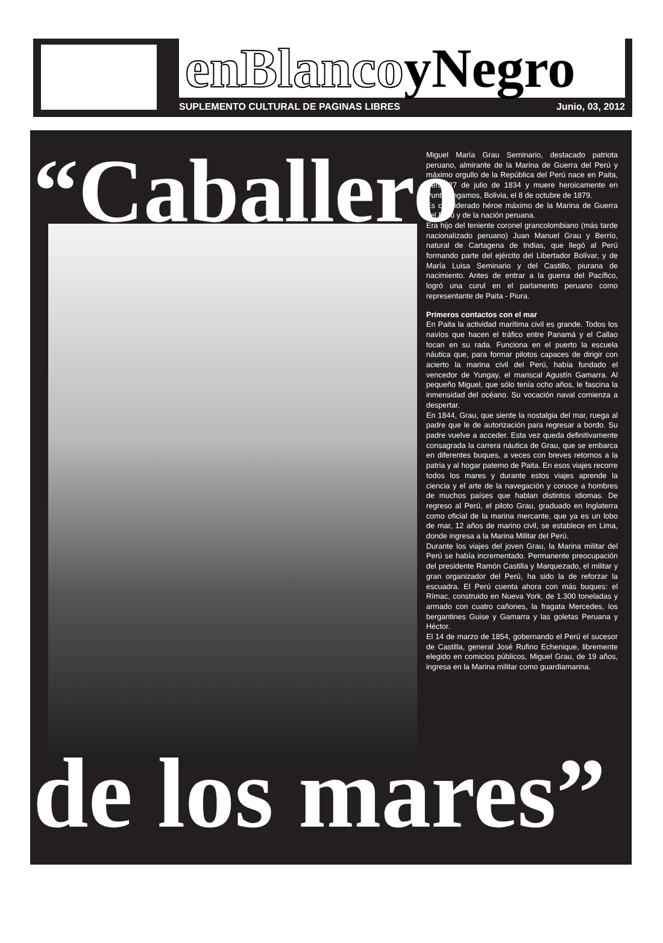enBlancoyNegro
SUPLEMENTO CULTURAL DE PAGINAS LIBRES Junio, 03, 2012
“Caballero
Miguel María Grau Seminario, destacado patriota peruano, almirante de la Marina de Guerra del Perú y máximo orgullo de la República del Perú nace en Paita, Perú, 27 de julio de 1834 y muere heroicamente en Punta Angamos, Bolivia, el 8 de octubre de 1879.
Es considerado héroe máximo de la Marina de Guerra del Perú y de la nación peruana.
Era hijo del teniente coronel grancolombiano (más tarde nacionalizado peruano) Juan Manuel Grau y Berrío, natural de Cartagena de Indias, que llegó al Perú formando parte del ejército del Libertador Bolívar, y de María Luisa Seminario y del Castillo, piurana de nacimiento. Antes de entrar a la guerra del Pacífico, logró una curul en el parlamento peruano como representante de Paita - Piura.
Primeros contactos con el mar
En Paita la actividad marítima civil es grande. Todos los navíos que hacen el tráfico entre Panamá y el Callao tocan en su rada. Funciona en el puerto la escuela náutica que, para formar pilotos capaces de dirigir con acierto la marina civil del Perú, había fundado el vencedor de Yungay, el mariscal Agustín Gamarra. Al pequeño Miguel, que sólo tenía ocho años, le fascina la inmensidad del océano. Su vocación naval comienza a despertar.
En 1844, Grau, que siente la nostalgia del mar, ruega al padre que le de autorización para regresar a bordo. Su padre vuelve a acceder. Esta vez queda definitivamente consagrada la carrera náutica de Grau, que se embarca en diferentes buques, a veces con breves retornos a la patria y al hogar paterno de Paita. En esos viajes recorre todos los mares y durante estos viajes aprende la ciencia y el arte de la navegación y conoce a hombres de muchos países que hablan distintos idiomas. De regreso al Perú, el piloto Grau, graduado en Inglaterra como oficial de la marina mercante, que ya es un lobo de mar, 12 años de marino civil, se establece en Lima, donde ingresa a la Marina Militar del Perú.
Durante los viajes del joven Grau, la Marina militar del Perú se había incrementado. Permanente preocupación del presidente Ramón Castilla y Marquezado, el militar y gran organizador del Perú, ha sido la de reforzar la escuadra. El Perú cuenta ahora con más buques: el Rímac, construido en Nueva York, de 1.300 toneladas y armado con cuatro cañones, la fragata Mercedes, los bergantines Guise y Gamarra y las goletas Peruana y Héctor.
El 14 de marzo de 1854, gobernando el Perú el sucesor de Castilla, general José Rufino Echenique, libremente elegido en comicios públicos, Miguel Grau, de 19 años, ingresa en la Marina militar como guardiamarina.
de los mares”